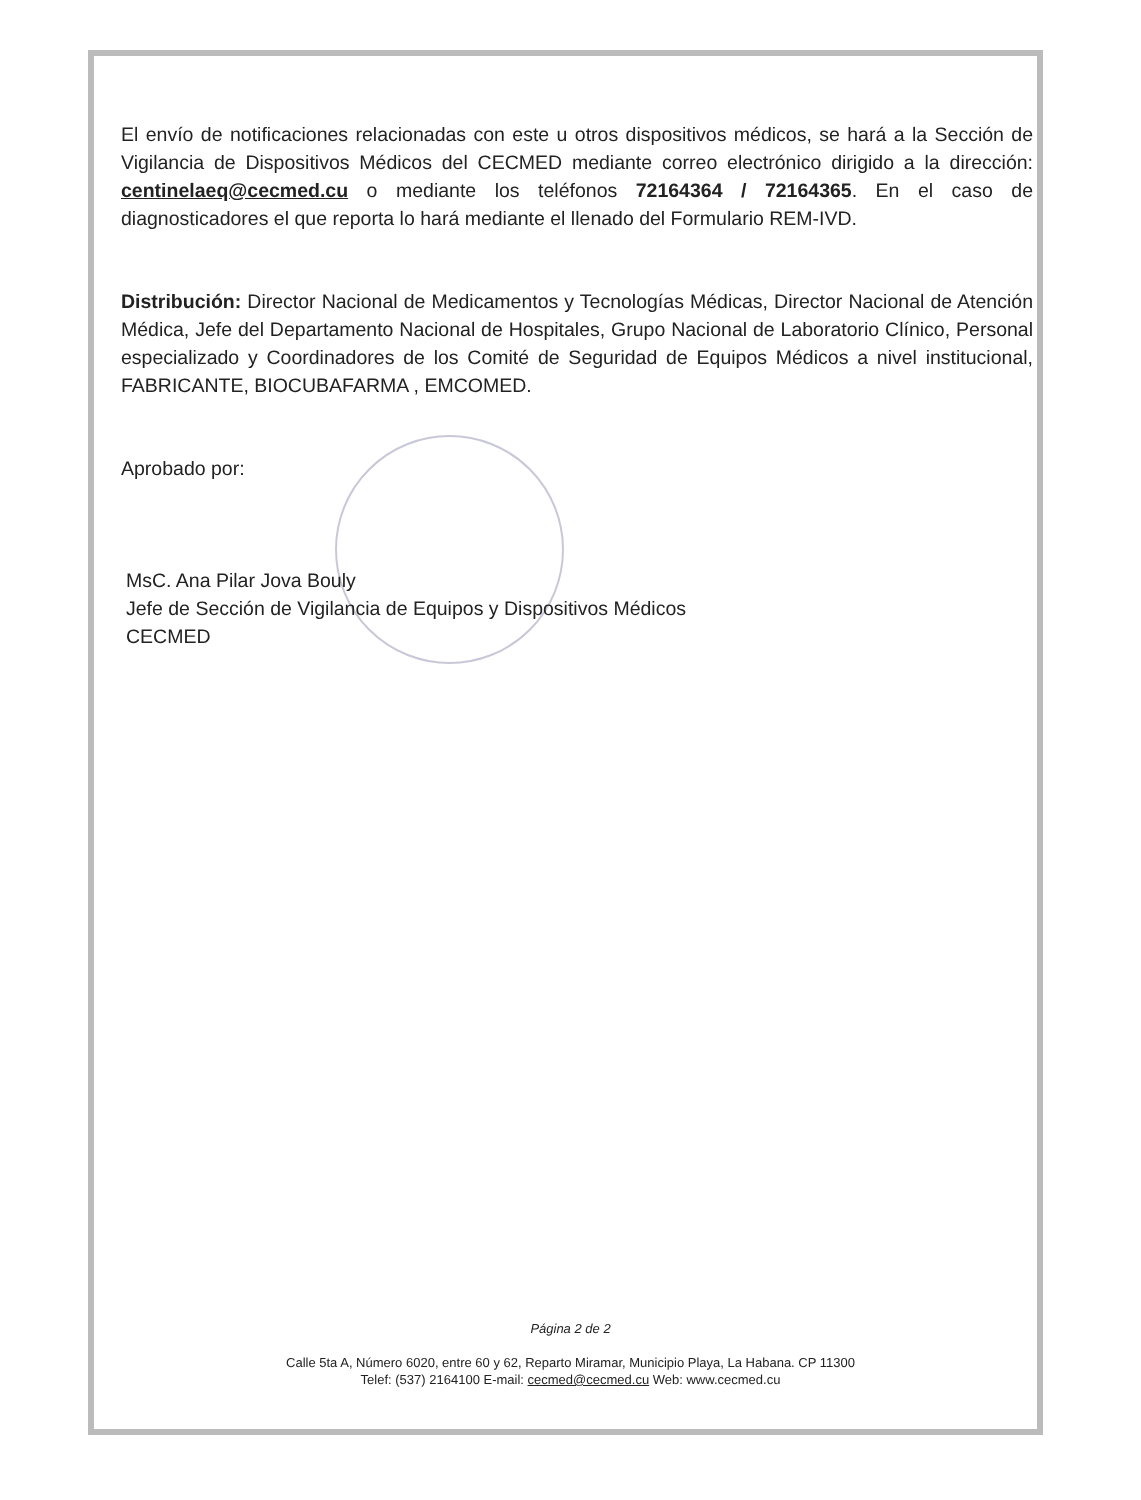El envío de notificaciones relacionadas con este u otros dispositivos médicos, se hará a la Sección de Vigilancia de Dispositivos Médicos del CECMED mediante correo electrónico dirigido a la dirección: centinelaeq@cecmed.cu o mediante los teléfonos 72164364 / 72164365. En el caso de diagnosticadores el que reporta lo hará mediante el llenado del Formulario REM-IVD.
Distribución: Director Nacional de Medicamentos y Tecnologías Médicas, Director Nacional de Atención Médica, Jefe del Departamento Nacional de Hospitales, Grupo Nacional de Laboratorio Clínico, Personal especializado y Coordinadores de los Comité de Seguridad de Equipos Médicos a nivel institucional, FABRICANTE, BIOCUBAFARMA , EMCOMED.
Aprobado por:
MsC. Ana Pilar Jova Bouly
Jefe de Sección de Vigilancia de Equipos y Dispositivos Médicos
CECMED
Página 2 de 2
Calle 5ta A, Número 6020, entre 60 y 62, Reparto Miramar, Municipio Playa, La Habana. CP 11300
Telef: (537) 2164100 E-mail: cecmed@cecmed.cu Web: www.cecmed.cu